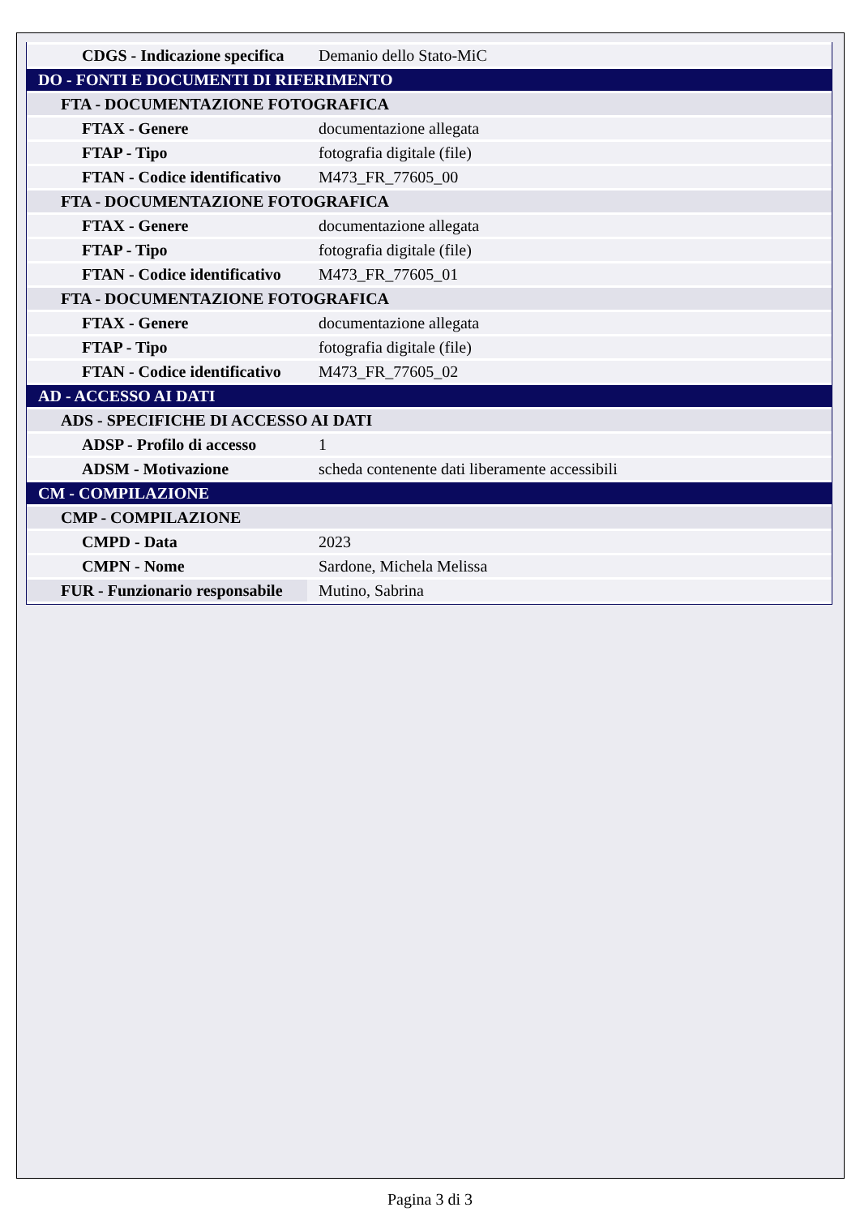| CDGS - Indicazione specifica | Demanio dello Stato-MiC |
| DO - FONTI E DOCUMENTI DI RIFERIMENTO | |
| FTA - DOCUMENTAZIONE FOTOGRAFICA | |
| FTAX - Genere | documentazione allegata |
| FTAP - Tipo | fotografia digitale (file) |
| FTAN - Codice identificativo | M473_FR_77605_00 |
| FTA - DOCUMENTAZIONE FOTOGRAFICA | |
| FTAX - Genere | documentazione allegata |
| FTAP - Tipo | fotografia digitale (file) |
| FTAN - Codice identificativo | M473_FR_77605_01 |
| FTA - DOCUMENTAZIONE FOTOGRAFICA | |
| FTAX - Genere | documentazione allegata |
| FTAP - Tipo | fotografia digitale (file) |
| FTAN - Codice identificativo | M473_FR_77605_02 |
| AD - ACCESSO AI DATI | |
| ADS - SPECIFICHE DI ACCESSO AI DATI | |
| ADSP - Profilo di accesso | 1 |
| ADSM - Motivazione | scheda contenente dati liberamente accessibili |
| CM - COMPILAZIONE | |
| CMP - COMPILAZIONE | |
| CMPD - Data | 2023 |
| CMPN - Nome | Sardone, Michela Melissa |
| FUR - Funzionario responsabile | Mutino, Sabrina |
Pagina 3 di 3